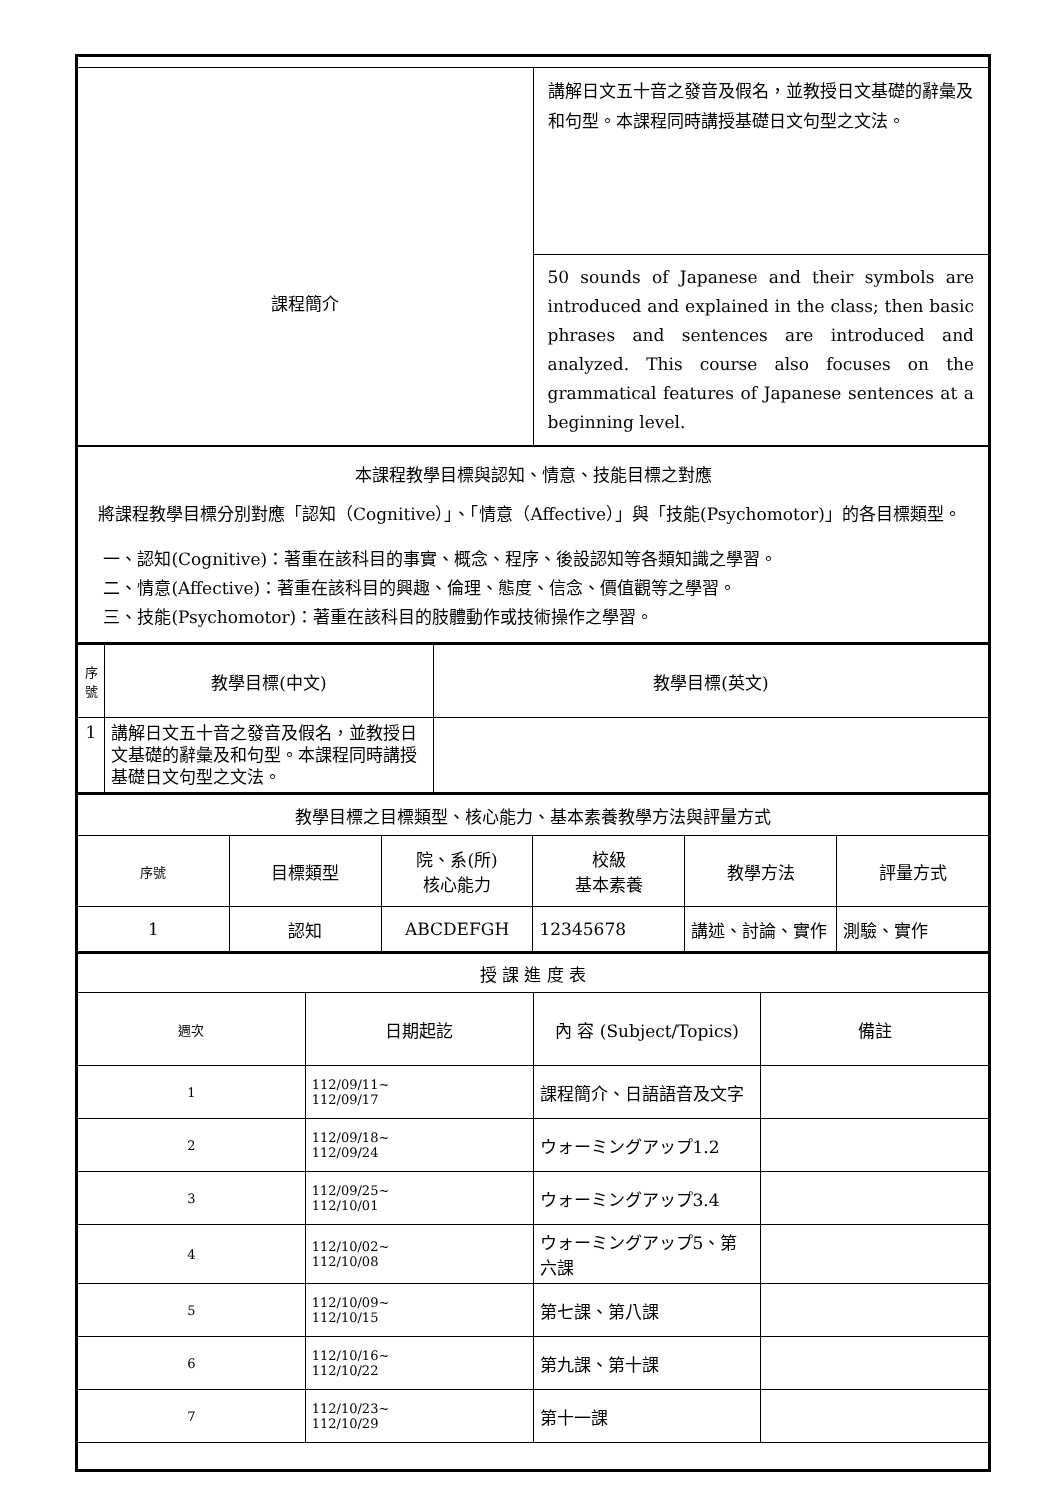| 課程簡介 | 講解日文五十音之發音及假名，並教授日文基礎的辭彙及和句型。本課程同時講授基礎日文句型之文法。 |
| | 50 sounds of Japanese and their symbols are introduced and explained in the class; then basic phrases and sentences are introduced and analyzed. This course also focuses on the grammatical features of Japanese sentences at a beginning level. |
| 本課程教學目標與認知、情意、技能目標之對應 將課程教學目標分別對應「認知（Cognitive）」、「情意（Affective）」與「技能(Psychomotor)」的各目標類型。 一、認知(Cognitive)：著重在該科目的事實、概念、程序、後設認知等各類知識之學習。 二、情意(Affective)：著重在該科目的興趣、倫理、態度、信念、價值觀等之學習。 三、技能(Psychomotor)：著重在該科目的肢體動作或技術操作之學習。 | |
| 序號 | 教學目標(中文) | 教學目標(英文) |
| 1 | 講解日文五十音之發音及假名，並教授日文基礎的辭彙及和句型。本課程同時講授基礎日文句型之文法。 | |
| 教學目標之目標類型、核心能力、基本素養教學方法與評量方式 | | | | | |
| 序號 | 目標類型 | 院、系(所) 核心能力 | 校級 基本素養 | 教學方法 | 評量方式 |
| 1 | 認知 | ABCDEFGH | 12345678 | 講述、討論、實作 | 測驗、實作 |
| 授 課 進 度 表 | | | |
| 週次 | 日期起訖 | 內 容 (Subject/Topics) | 備註 |
| 1 | 112/09/11~ 112/09/17 | 課程簡介、日語語音及文字 | |
| 2 | 112/09/18~ 112/09/24 | ウォーミングアップ1.2 | |
| 3 | 112/09/25~ 112/10/01 | ウォーミングアップ3.4 | |
| 4 | 112/10/02~ 112/10/08 | ウォーミングアップ5、第六課 | |
| 5 | 112/10/09~ 112/10/15 | 第七課、第八課 | |
| 6 | 112/10/16~ 112/10/22 | 第九課、第十課 | |
| 7 | 112/10/23~ 112/10/29 | 第十一課 | |